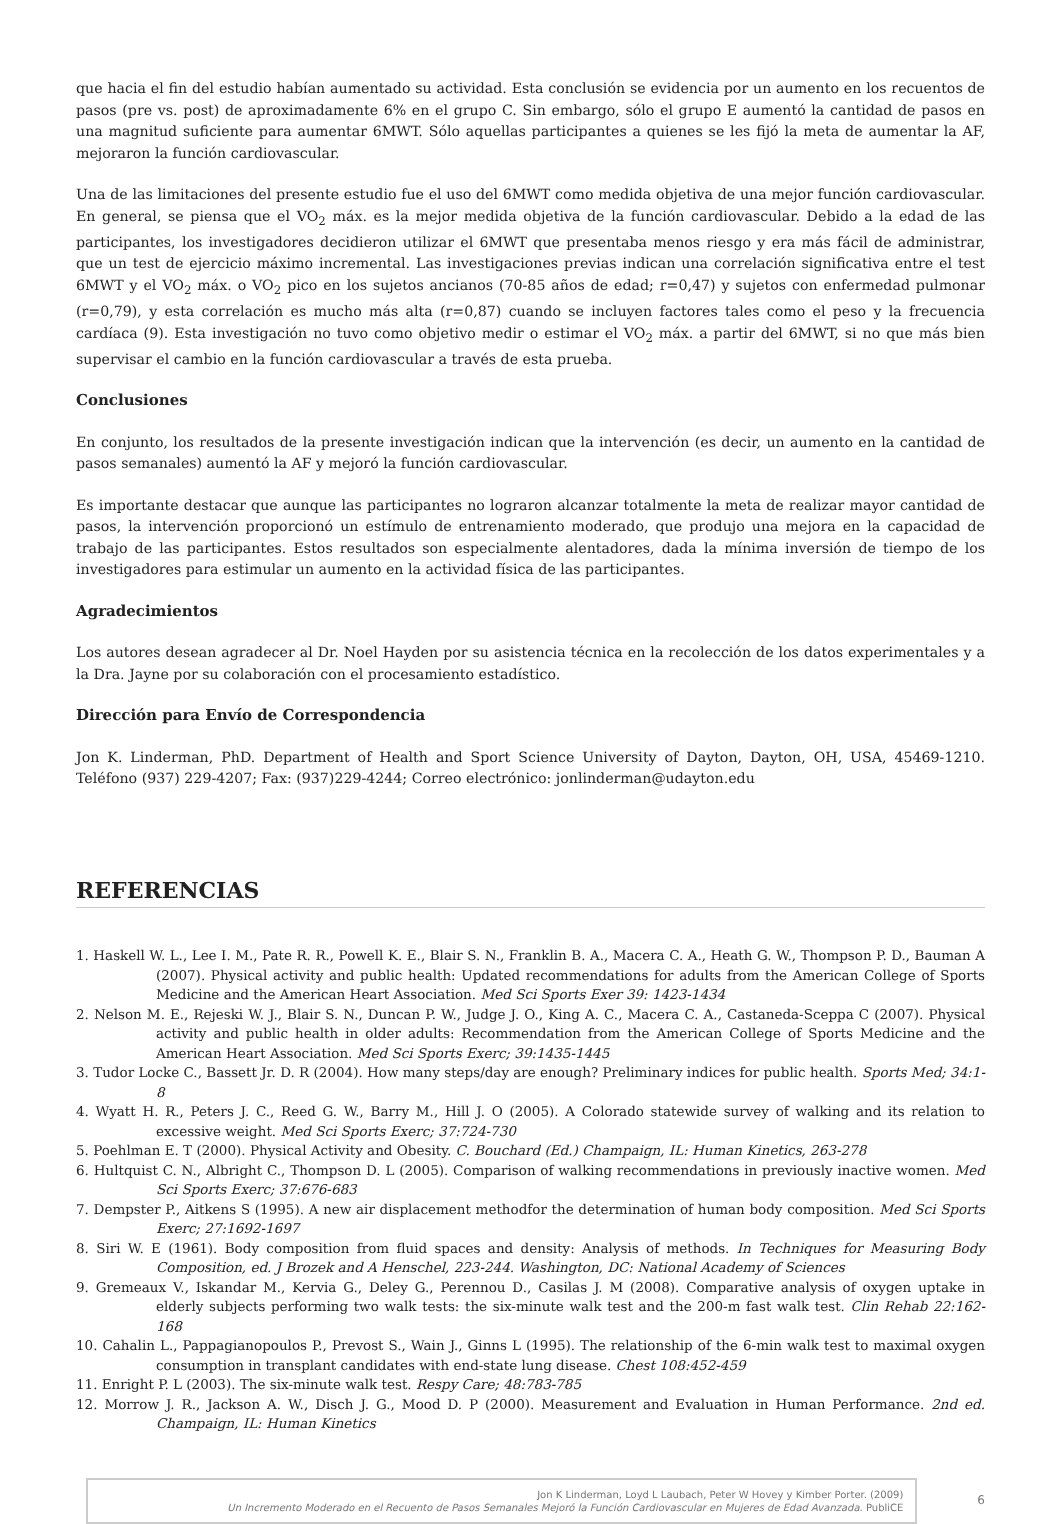que hacia el fin del estudio habían aumentado su actividad. Esta conclusión se evidencia por un aumento en los recuentos de pasos (pre vs. post) de aproximadamente 6% en el grupo C. Sin embargo, sólo el grupo E aumentó la cantidad de pasos en una magnitud suficiente para aumentar 6MWT. Sólo aquellas participantes a quienes se les fijó la meta de aumentar la AF, mejoraron la función cardiovascular.
Una de las limitaciones del presente estudio fue el uso del 6MWT como medida objetiva de una mejor función cardiovascular. En general, se piensa que el VO<sub>2</sub> máx. es la mejor medida objetiva de la función cardiovascular. Debido a la edad de las participantes, los investigadores decidieron utilizar el 6MWT que presentaba menos riesgo y era más fácil de administrar, que un test de ejercicio máximo incremental. Las investigaciones previas indican una correlación significativa entre el test 6MWT y el VO<sub>2</sub> máx. o VO<sub>2</sub> pico en los sujetos ancianos (70-85 años de edad; r=0,47) y sujetos con enfermedad pulmonar (r=0,79), y esta correlación es mucho más alta (r=0,87) cuando se incluyen factores tales como el peso y la frecuencia cardíaca (9). Esta investigación no tuvo como objetivo medir o estimar el VO<sub>2</sub> máx. a partir del 6MWT, si no que más bien supervisar el cambio en la función cardiovascular a través de esta prueba.
Conclusiones
En conjunto, los resultados de la presente investigación indican que la intervención (es decir, un aumento en la cantidad de pasos semanales) aumentó la AF y mejoró la función cardiovascular.
Es importante destacar que aunque las participantes no lograron alcanzar totalmente la meta de realizar mayor cantidad de pasos, la intervención proporcionó un estímulo de entrenamiento moderado, que produjo una mejora en la capacidad de trabajo de las participantes. Estos resultados son especialmente alentadores, dada la mínima inversión de tiempo de los investigadores para estimular un aumento en la actividad física de las participantes.
Agradecimientos
Los autores desean agradecer al Dr. Noel Hayden por su asistencia técnica en la recolección de los datos experimentales y a la Dra. Jayne por su colaboración con el procesamiento estadístico.
Dirección para Envío de Correspondencia
Jon K. Linderman, PhD. Department of Health and Sport Science University of Dayton, Dayton, OH, USA, 45469-1210. Teléfono (937) 229-4207; Fax: (937)229-4244; Correo electrónico: jonlinderman@udayton.edu
REFERENCIAS
1. Haskell W. L., Lee I. M., Pate R. R., Powell K. E., Blair S. N., Franklin B. A., Macera C. A., Heath G. W., Thompson P. D., Bauman A (2007). Physical activity and public health: Updated recommendations for adults from the American College of Sports Medicine and the American Heart Association. Med Sci Sports Exer 39: 1423-1434
2. Nelson M. E., Rejeski W. J., Blair S. N., Duncan P. W., Judge J. O., King A. C., Macera C. A., Castaneda-Sceppa C (2007). Physical activity and public health in older adults: Recommendation from the American College of Sports Medicine and the American Heart Association. Med Sci Sports Exerc; 39:1435-1445
3. Tudor Locke C., Bassett Jr. D. R (2004). How many steps/day are enough? Preliminary indices for public health. Sports Med; 34:1-8
4. Wyatt H. R., Peters J. C., Reed G. W., Barry M., Hill J. O (2005). A Colorado statewide survey of walking and its relation to excessive weight. Med Sci Sports Exerc; 37:724-730
5. Poehlman E. T (2000). Physical Activity and Obesity. C. Bouchard (Ed.) Champaign, IL: Human Kinetics, 263-278
6. Hultquist C. N., Albright C., Thompson D. L (2005). Comparison of walking recommendations in previously inactive women. Med Sci Sports Exerc; 37:676-683
7. Dempster P., Aitkens S (1995). A new air displacement methodfor the determination of human body composition. Med Sci Sports Exerc; 27:1692-1697
8. Siri W. E (1961). Body composition from fluid spaces and density: Analysis of methods. In Techniques for Measuring Body Composition, ed. J Brozek and A Henschel, 223-244. Washington, DC: National Academy of Sciences
9. Gremeaux V., Iskandar M., Kervia G., Deley G., Perennou D., Casilas J. M (2008). Comparative analysis of oxygen uptake in elderly subjects performing two walk tests: the six-minute walk test and the 200-m fast walk test. Clin Rehab 22:162-168
10. Cahalin L., Pappagianopoulos P., Prevost S., Wain J., Ginns L (1995). The relationship of the 6-min walk test to maximal oxygen consumption in transplant candidates with end-state lung disease. Chest 108:452-459
11. Enright P. L (2003). The six-minute walk test. Respy Care; 48:783-785
12. Morrow J. R., Jackson A. W., Disch J. G., Mood D. P (2000). Measurement and Evaluation in Human Performance. 2nd ed. Champaign, IL: Human Kinetics
Jon K Linderman, Loyd L Laubach, Peter W Hovey y Kimber Porter. (2009)
Un Incremento Moderado en el Recuento de Pasos Semanales Mejoró la Función Cardiovascular en Mujeres de Edad Avanzada. PubliCE
6